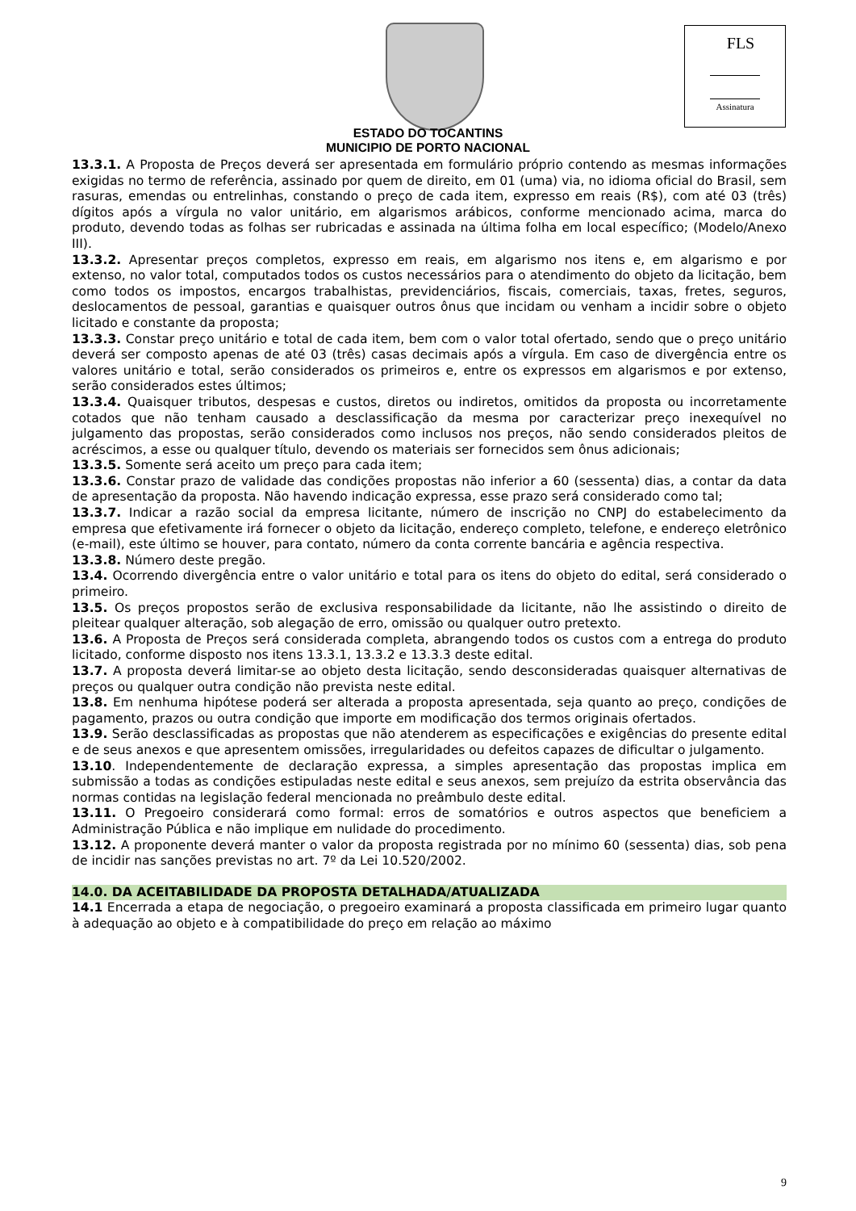FLS
Assinatura
ESTADO DO TOCANTINS
MUNICIPIO DE PORTO NACIONAL
13.3.1. A Proposta de Preços deverá ser apresentada em formulário próprio contendo as mesmas informações exigidas no termo de referência, assinado por quem de direito, em 01 (uma) via, no idioma oficial do Brasil, sem rasuras, emendas ou entrelinhas, constando o preço de cada item, expresso em reais (R$), com até 03 (três) dígitos após a vírgula no valor unitário, em algarismos arábicos, conforme mencionado acima, marca do produto, devendo todas as folhas ser rubricadas e assinada na última folha em local específico; (Modelo/Anexo III).
13.3.2. Apresentar preços completos, expresso em reais, em algarismo nos itens e, em algarismo e por extenso, no valor total, computados todos os custos necessários para o atendimento do objeto da licitação, bem como todos os impostos, encargos trabalhistas, previdenciários, fiscais, comerciais, taxas, fretes, seguros, deslocamentos de pessoal, garantias e quaisquer outros ônus que incidam ou venham a incidir sobre o objeto licitado e constante da proposta;
13.3.3. Constar preço unitário e total de cada item, bem com o valor total ofertado, sendo que o preço unitário deverá ser composto apenas de até 03 (três) casas decimais após a vírgula. Em caso de divergência entre os valores unitário e total, serão considerados os primeiros e, entre os expressos em algarismos e por extenso, serão considerados estes últimos;
13.3.4. Quaisquer tributos, despesas e custos, diretos ou indiretos, omitidos da proposta ou incorretamente cotados que não tenham causado a desclassificação da mesma por caracterizar preço inexequível no julgamento das propostas, serão considerados como inclusos nos preços, não sendo considerados pleitos de acréscimos, a esse ou qualquer título, devendo os materiais ser fornecidos sem ônus adicionais;
13.3.5. Somente será aceito um preço para cada item;
13.3.6. Constar prazo de validade das condições propostas não inferior a 60 (sessenta) dias, a contar da data de apresentação da proposta. Não havendo indicação expressa, esse prazo será considerado como tal;
13.3.7. Indicar a razão social da empresa licitante, número de inscrição no CNPJ do estabelecimento da empresa que efetivamente irá fornecer o objeto da licitação, endereço completo, telefone, e endereço eletrônico (e-mail), este último se houver, para contato, número da conta corrente bancária e agência respectiva.
13.3.8. Número deste pregão.
13.4. Ocorrendo divergência entre o valor unitário e total para os itens do objeto do edital, será considerado o primeiro.
13.5. Os preços propostos serão de exclusiva responsabilidade da licitante, não lhe assistindo o direito de pleitear qualquer alteração, sob alegação de erro, omissão ou qualquer outro pretexto.
13.6. A Proposta de Preços será considerada completa, abrangendo todos os custos com a entrega do produto licitado, conforme disposto nos itens 13.3.1, 13.3.2 e 13.3.3 deste edital.
13.7. A proposta deverá limitar-se ao objeto desta licitação, sendo desconsideradas quaisquer alternativas de preços ou qualquer outra condição não prevista neste edital.
13.8. Em nenhuma hipótese poderá ser alterada a proposta apresentada, seja quanto ao preço, condições de pagamento, prazos ou outra condição que importe em modificação dos termos originais ofertados.
13.9. Serão desclassificadas as propostas que não atenderem as especificações e exigências do presente edital e de seus anexos e que apresentem omissões, irregularidades ou defeitos capazes de dificultar o julgamento.
13.10. Independentemente de declaração expressa, a simples apresentação das propostas implica em submissão a todas as condições estipuladas neste edital e seus anexos, sem prejuízo da estrita observância das normas contidas na legislação federal mencionada no preâmbulo deste edital.
13.11. O Pregoeiro considerará como formal: erros de somatórios e outros aspectos que beneficiem a Administração Pública e não implique em nulidade do procedimento.
13.12. A proponente deverá manter o valor da proposta registrada por no mínimo 60 (sessenta) dias, sob pena de incidir nas sanções previstas no art. 7º da Lei 10.520/2002.
14.0. DA ACEITABILIDADE DA PROPOSTA DETALHADA/ATUALIZADA
14.1 Encerrada a etapa de negociação, o pregoeiro examinará a proposta classificada em primeiro lugar quanto à adequação ao objeto e à compatibilidade do preço em relação ao máximo
9